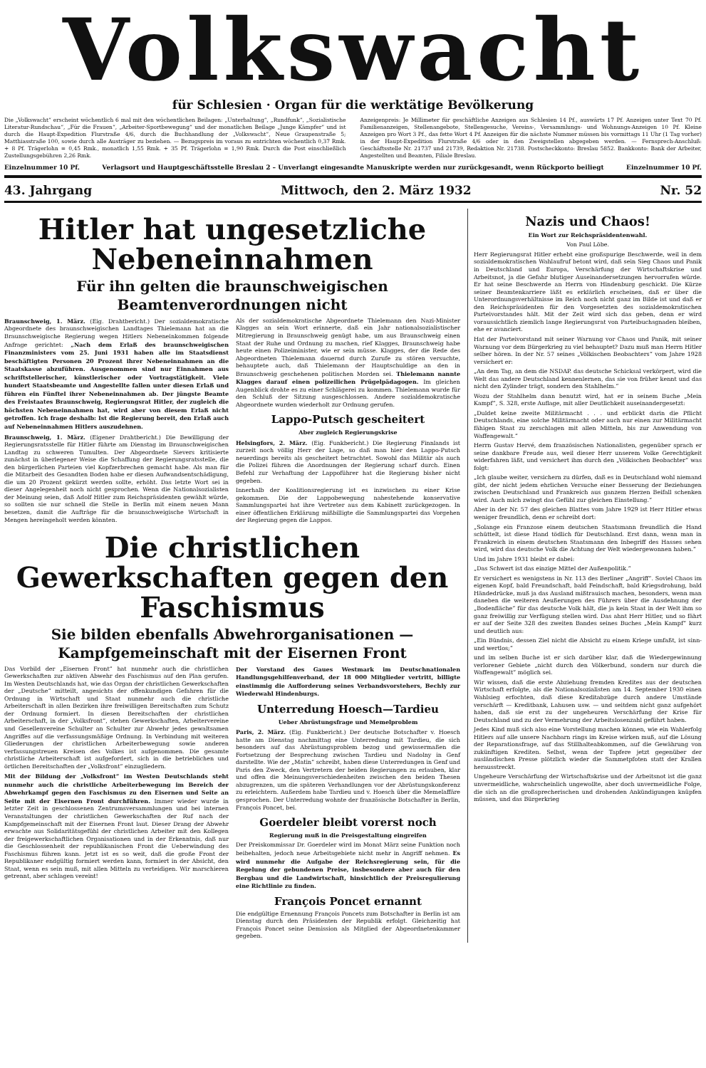Volkswacht
für Schlesien · Organ für die werktätige Bevölkerung
Die „Volkswacht“ erscheint wöchentlich 6 mal mit den wöchentlichen Beilagen: „Unterhaltung“, „Rundfunk“, „Sozialistische Literatur-Rundschau“, „Für die Frauen“, „Arbeiter-Sportbewegung“ und der monatlichen Beilage „Junge Kämpfer“ und ist durch die Haupt-Expedition Flurstraße 4/6, durch die Buchhandlung der „Volkswacht“, Neue Graupenstraße 5; Matthiasstraße 100, sowie durch alle Austräger zu beziehen. — Bezugspreis im voraus zu entrichten wöchentlich 0,37 Rmk. + 8 Pf. Trägerlohn = 0,45 Rmk., monatlich 1,55 Rmk. + 35 Pf. Trägerlohn = 1,90 Rmk. Durch die Post einschließlich Zustellungsgebühren 2,26 Rmk.
Anzeigenpreis: Je Millimeter für geschäftliche Anzeigen aus Schlesien 14 Pf., auswärts 17 Pf. Anzeigen unter Text 70 Pf. Familienanzeigen, Stellenangebote, Stellengesuche, Vereins-, Versammlungs- und Wohnungs-Anzeigen 10 Pf. Kleine Anzeigen pro Wort 3 Pf., das fette Wort 4 Pf. Anzeigen für die nächste Nummer müssen bis vormittags 11 Uhr (1 Tag vorher) in der Haupt-Expedition Flurstraße 4/6 oder in den Zweigstellen abgegeben werden. — Fernsprech-Anschluß: Geschäftsstelle Nr. 21737 und 21739, Redaktion Nr. 21738. Postscheckkonto: Breslau 5852. Bankkonto: Bank der Arbeiter, Angestellten und Beamten, Filiale Breslau.
Einzelnummer 10 Pf. Verlagsort und Hauptgeschäftsstelle Breslau 2 – Unverlangt eingesandte Manuskripte werden nur zurückgesandt, wenn Rückporto beiliegt Einzelnummer 10 Pf.
43. Jahrgang Mittwoch, den 2. März 1932 Nr. 52
Hitler hat ungesetzliche Nebeneinnahmen
Für ihn gelten die braunschweigischen Beamtenverordnungen nicht
Braunschweig, 1. März. (Eig. Drahtbericht.) Der sozialdemokratische Abgeordnete des braunschweigischen Landtages Thielemann hat an die Braunschweigische Regierung wegen Hitlers Nebeneinkommen folgende Anfrage gerichtet: „Nach dem Erlaß des braunschweigischen Finanzministers vom 25. Juni 1931 haben alle im Staatsdienst beschäftigten Personen 20 Prozent ihrer Nebeneinnahmen an die Staatskasse abzuführen. Ausgenommen sind nur Einnahmen aus schriftstellerischer, künstlerischer oder Vortragstätigkeit. Viele hundert Staatsbeamte und Angestellte fallen unter diesen Erlaß und führen ein Fünftel ihrer Nebeneinnahmen ab. Der jüngste Beamte des Freistaates Braunschweig, Regierungsrat Hitler, der zugleich die höchsten Nebeneinnahmen hat, wird aber von diesem Erlaß nicht getroffen. Ich frage deshalb: Ist die Regierung bereit, den Erlaß auch auf Nebeneinnahmen Hitlers auszudehnen.
Braunschweig, 1. März. (Eigener Drahtbericht.) Die Bewilligung der Regierungsratsstelle für Hitler führte am Dienstag im Braunschweigischen Landtag zu schweren Tumulten. Der Abgeordnete Sievers kritisierte zunächst in überlegener Weise die Schaffung der Regierungsratsstelle, die den bürgerlichen Parteien viel Kopfzerbrechen gemacht habe. Als man für die Mitarbeit des Gesandten Boden habe er diesen Aufwandsentschädigung, die um 20 Prozent gekürzt werden sollte, erhöht. Das letzte Wort sei in dieser Angelegenheit noch nicht gesprochen. Wenn die Nationalsozialisten der Meinung seien, daß Adolf Hitler zum Reichspräsidenten gewählt würde, so sollten sie nur schnell die Stelle in Berlin mit einem neuen Mann besetzen, damit die Aufträge für die braunschweigische Wirtschaft in Mengen hereingeholt werden könnten.
Als der sozialdemokratische Abgeordnete Thielemann den Nazi-Minister Klagges an sein Wort erinnerte, daß ein Jahr nationalsozialistischer Mitregierung in Braunschweig genügt habe, um aus Braunschweig einen Staat der Ruhe und Ordnung zu machen, rief Klagges, Braunschweig habe heute einen Polizeiminister, wie er sein müsse. Klagges, der die Rede des Abgeordneten Thielemann dauernd durch Zurufe zu stören versuchte, behauptete auch, daß Thielemann der Hauptschuldige an den in Braunschweig geschehenen politischen Morden sei. Thielemann nannte Klagges darauf einen polizeilichen Prügelpädagogen. Im gleichen Augenblick drohte es zu einer Schlägerei zu kommen. Thielemann wurde für den Schluß der Sitzung ausgeschlossen. Andere sozialdemokratische Abgeordnete wurden wiederholt zur Ordnung gerufen.
Lappo-Putsch gescheitert
Aber zugleich Regierungskrise
Helsingfors, 2. März. (Eig. Funkbericht.) Die Regierung Finnlands ist zurzeit noch völlig Herr der Lage, so daß man hier den Lappo-Putsch neuerdings bereits als gescheitert betrachtet. Sowohl das Militär als auch die Polizei führen die Anordnungen der Regierung scharf durch. Einen Befehl zur Verhaftung der Lappoführer hat die Regierung bisher nicht gegeben.
Innerhalb der Koalitionsregierung ist es inzwischen zu einer Krise gekommen. Die der Lappobewegung nahestehende konservative Sammlungspartei hat ihre Vertreter aus dem Kabinett zurückgezogen. In einer öffentlichen Erklärung mißbilligte die Sammlungspartei das Vorgehen der Regierung gegen die Lappos.
Die christlichen Gewerkschaften gegen den Faschismus
Sie bilden ebenfalls Abwehrorganisationen — Kampfgemeinschaft mit der Eisernen Front
Das Vorbild der „Eisernen Front“ hat nunmehr auch die christlichen Gewerkschaften zur aktiven Abwehr des Faschismus auf den Plan gerufen. Im Westen Deutschlands hat, wie das Organ der christlichen Gewerkschaften der „Deutsche“ mitteilt, angesichts der offenkundigen Gefahren für die Ordnung in Wirtschaft und Staat nunmehr auch die christliche Arbeiterschaft in allen Bezirken ihre freiwilligen Bereitschaften zum Schutz der Ordnung formiert. In diesen Bereitschaften der christlichen Arbeiterschaft, in der „Volksfront“, stehen Gewerkschaften, Arbeitervereine und Gesellenvereine Schulter an Schulter zur Abwehr jedes gewaltsamen Angriffes auf die verfassungsmäßige Ordnung. In Verbindung mit weiteren Gliederungen der christlichen Arbeiterbewegung sowie anderen verfassungstreuen Kreisen des Volkes ist aufgenommen. Die gesamte christliche Arbeiterschaft ist aufgefordert, sich in die betrieblichen und örtlichen Bereitschaften der „Volksfront“ einzugliedern.
Mit der Bildung der „Volksfront“ im Westen Deutschlands steht nunmehr auch die christliche Arbeiterbewegung im Bereich der Abwehrkampf gegen den Faschismus zu den Eisernen und Seite an Seite mit der Eisernen Front durchführen. Immer wieder wurde in letzter Zeit in geschlossenen Zentrumsversammlungen und bei internen Veranstaltungen der christlichen Gewerkschaften der Ruf nach der Kampfgemeinschaft mit der Eisernen Front laut. Dieser Drang der Abwehr erwachte aus Solidaritätsgefühl der christlichen Arbeiter mit den Kollegen der freigewerkschaftlichen Organisationen und in der Erkenntnis, daß nur die Geschlossenheit der republikanischen Front die Ueberwindung des Faschismus führen kann. Jetzt ist es so weit, daß die große Front der Republikaner endgültig formiert werden kann, formiert in der Absicht, den Staat, wenn es sein muß, mit allen Mitteln zu verteidigen. Wir marschieren getrennt, aber schlagen vereint!
Der Vorstand des Gaues Westmark im Deutschnationalen Handlungsgehilfenverband, der 18 000 Mitglieder vertritt, billigte einstimmig die Aufforderung seines Verbandsvorstehers, Bechly zur Wiederwahl Hindenburgs.
Unterredung Hoesch—Tardieu
Ueber Abrüstungsfrage und Memelproblem
Paris, 2. März. (Eig. Funkbericht.) Der deutsche Botschafter v. Hoesch hatte am Dienstag nachmittag eine Unterredung mit Tardieu, die sich besonders auf das Abrüstungsproblem bezog und gewissermaßen die Fortsetzung der Besprechung zwischen Tardieu und Nadolny in Genf darstellte. Wie der „Matin“ schreibt, haben diese Unterredungen in Genf und Paris den Zweck, den Vertretern der beiden Regierungen zu erlauben, klar und offen die Meinungsverschiedenheiten zwischen den beiden Thesen abzugrenzen, um die späteren Verhandlungen vor der Abrüstungskonferenz zu erleichtern. Außerdem habe Tardieu und v. Hoesch über die Memelaffäre gesprochen. Der Unterredung wohnte der französische Botschafter in Berlin, François Poncet, bei.
Goerdeler bleibt vorerst noch
Regierung muß in die Preisgestaltung eingreifen
Der Preiskommissar Dr. Goerdeler wird im Monat März seine Funktion noch beibehalten, jedoch neue Arbeitsgebiete nicht mehr in Angriff nehmen. Es wird nunmehr die Aufgabe der Reichsregierung sein, für die Regelung der gebundenen Preise, insbesondere aber auch für den Bergbau und die Landwirtschaft, hinsichtlich der Preisregulierung eine Richtlinie zu finden.
François Poncet ernannt
Die endgültige Ernennung François Poncets zum Botschafter in Berlin ist am Dienstag durch den Präsidenten der Republik erfolgt. Gleichzeitig hat François Poncet seine Demission als Mitglied der Abgeordnetenkammer gegeben.
Nazis und Chaos!
Ein Wort zur Reichspräsidentenwahl.
Von Paul Löbe.
Herr Regierungsrat Hitler erhebt eine großspurige Beschwerde, weil in dem sozialdemokratischen Wahlaufruf betont wird, daß sein Sieg Chaos und Panik in Deutschland und Europa, Verschärfung der Wirtschaftskrise und Arbeitsnot, ja die Gefahr blutiger Auseinandersetzungen hervorrufen würde. Er hat seine Beschwerde an Herrn von Hindenburg geschickt. Die Kürze seiner Beamtenkarriere läßt es erklärlich erscheinen, daß er über die Unterordnungsverhältnisse im Reich noch nicht ganz im Bilde ist und daß er den Reichspräsidenten für den Vorgesetzten des sozialdemokratischen Parteivorstandes hält. Mit der Zeit wird sich das geben, denn er wird voraussichtlich ziemlich lange Regierungsrat von Parteibuchsgnaden bleiben, ehe er avanciert.
Hat der Parteivorstand mit seiner Warnung vor Chaos und Panik, mit seiner Warnung vor dem Bürgerkrieg zu viel behauptet? Dazu muß man Herrn Hitler selber hören. In der Nr. 57 seines „Völkischen Beobachters“ vom Jahre 1928 versichert er:
„An dem Tag, an dem die NSDAP. das deutsche Schicksal verkörpert, wird die Welt das andere Deutschland kennenlernen, das sie von früher kennt und das nicht den Zylinder trägt, sondern den Stahlhelm.“
Wozu der Stahlhelm dann benutzt wird, hat er in seinem Buche „Mein Kampf“, S. 328, erste Auflage, mit aller Deutlichkeit auseinandergesetzt:
„Duldet keine zweite Militärmacht . . . und erblickt darin die Pflicht Deutschlands, eine solche Militärmacht oder auch nur einen zur Militärmacht fähigen Staat zu zerschlagen mit allen Mitteln, bis zur Anwendung von Waffengewalt.“
Herrn Gustav Hervé, dem französischen Nationalisten, gegenüber sprach er seine dankbare Freude aus, weil dieser Herr unserem Volke Gerechtigkeit widerfahren läßt, und versichert ihm durch den „Völkischen Beobachter“ was folgt:
„Ich glaube weiter, versichern zu dürfen, daß es in Deutschland wohl niemand gibt, der nicht jedem ehrlichen Versuche einer Besserung der Beziehungen zwischen Deutschland und Frankreich aus ganzem Herzen Beifall schenken wird. Auch mich zwingt das Gefühl zur gleichen Einstellung.“
Aber in der Nr. 57 des gleichen Blattes vom Jahre 1929 ist Herr Hitler etwas weniger freundlich, denn er schreibt dort:
„Solange ein Franzose einem deutschen Staatsmann freundlich die Hand schüttelt, ist diese Hand tödlich für Deutschland. Erst dann, wenn man in Frankreich in einem deutschen Staatsmann den Inbegriff des Hasses sehen wird, wird das deutsche Volk die Achtung der Welt wiedergewonnen haben.“
Und im Jahre 1931 bleibt er dabei:
„Das Schwert ist das einzige Mittel der Außenpolitik.“
Er versichert es wenigstens in Nr. 113 des Berliner „Angriff“. Soviel Chaos im eigenen Kopf, bald Freundschaft, bald Feindschaft, bald Kriegsdrohung, bald Händedrücke, muß ja das Ausland mißtrauisch machen, besonders, wenn man daneben die weiteren Aeußerungen des Führers über die Ausdehnung der „Bodenfläche“ für das deutsche Volk hält, die ja kein Staat in der Welt ihm so ganz freiwillig zur Verfügung stellen wird. Das ahnt Herr Hitler, und so fährt er auf der Seite 328 des zweiten Bandes seines Buches „Mein Kampf“ kurz und deutlich aus:
„Ein Bündnis, dessen Ziel nicht die Absicht zu einem Kriege umfaßt, ist sinn- und wertlos;“
und im selben Buche ist er sich darüber klar, daß die Wiedergewinnung verlorener Gebiete „nicht durch den Völkerbund, sondern nur durch die Waffengewalt“ möglich sei.
Wir wissen, daß die erste Abziehung fremden Kredites aus der deutschen Wirtschaft erfolgte, als die Nationalsozialisten am 14. September 1930 einen Wahlsieg erfochten, daß diese Kreditabzüge durch andere Umstände verschärft — Kreditbank, Lahusen usw. — und seitdem nicht ganz aufgehört haben, daß sie erst zu der ungeheuren Verschärfung der Krise für Deutschland und zu der Vermehrung der Arbeitslosenzahl geführt haben.
Jedes Kind muß sich also eine Vorstellung machen können, wie ein Wahlerfolg Hitlers auf alle unsere Nachbarn rings im Kreise wirken muß, auf die Lösung der Reparationsfrage, auf das Stillhalteabkommen, auf die Gewährung von zukünftigen Krediten. Selbst, wenn der Tapfere jetzt gegenüber der ausländischen Presse plötzlich wieder die Sammetpfoten statt der Krallen herausstreckt.
Ungeheure Verschärfung der Wirtschaftskrise und der Arbeitsnot ist die ganz unvermeidliche, wahrscheinlich ungewollte, aber doch unvermeidliche Folge, die sich an die großsprecherischen und drohenden Ankündigungen knüpfen müssen, und das Bürgerkrieg